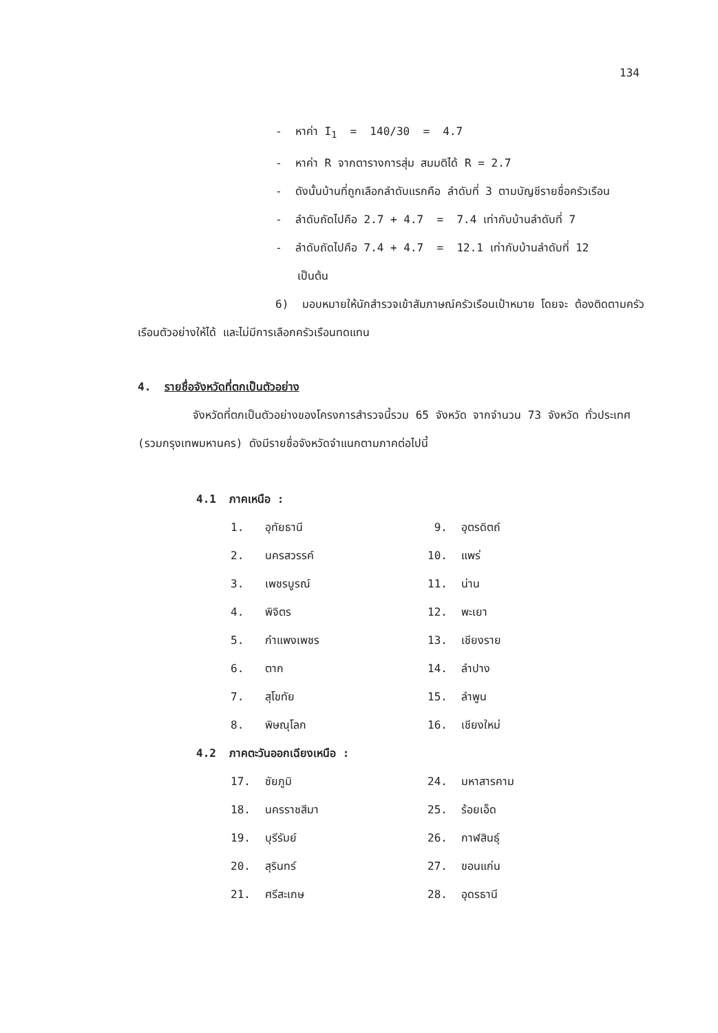134
- หาค่า I<sub>1</sub> = 140/30 = 4.7
- หาค่า R จากตารางการสุ่ม สมมติได้ R = 2.7
- ดังนั้นบ้านที่ถูกเลือกลำดับแรกคือ ลำดับที่ 3 ตามบัญชีรายชื่อครัวเรือน
- ลำดับถัดไปคือ 2.7 + 4.7 = 7.4 เท่ากับบ้านลำดับที่ 7
- ลำดับถัดไปคือ 7.4 + 4.7 = 12.1 เท่ากับบ้านลำดับที่ 12
เป็นต้น
6) มอบหมายให้นักสำรวจเข้าสัมภาษณ์ครัวเรือนเป้าหมาย โดยจะ ต้องติดตามครัวเรือนตัวอย่างให้ได้ และไม่มีการเลือกครัวเรือนทดแทน
4. รายชื่อจังหวัดที่ตกเป็นตัวอย่าง
จังหวัดที่ตกเป็นตัวอย่างของโครงการสำรวจนี้รวม 65 จังหวัด จากจำนวน 73 จังหวัด ทั่วประเทศ (รวมกรุงเทพมหานคร) ดังมีรายชื่อจังหวัดจำแนกตามภาคต่อไปนี้
4.1 ภาคเหนือ :
| 1. | อุทัยธานี | 9. | อุตรดิตถ์ |
| 2. | นครสวรรค์ | 10. | แพร่ |
| 3. | เพชรบูรณ์ | 11. | น่าน |
| 4. | พิจิตร | 12. | พะเยา |
| 5. | กำแพงเพชร | 13. | เชียงราย |
| 6. | ตาก | 14. | ลำปาง |
| 7. | สุโขทัย | 15. | ลำพูน |
| 8. | พิษณุโลก | 16. | เชียงใหม่ |
4.2 ภาคตะวันออกเฉียงเหนือ :
| 17. | ชัยภูมิ | 24. | มหาสารคาม |
| 18. | นครราชสีมา | 25. | ร้อยเอ็ด |
| 19. | บุรีรัมย์ | 26. | กาฬสินธุ์ |
| 20. | สุรินทร์ | 27. | ขอนแก่น |
| 21. | ศรีสะเกษ | 28. | อุดรธานี |